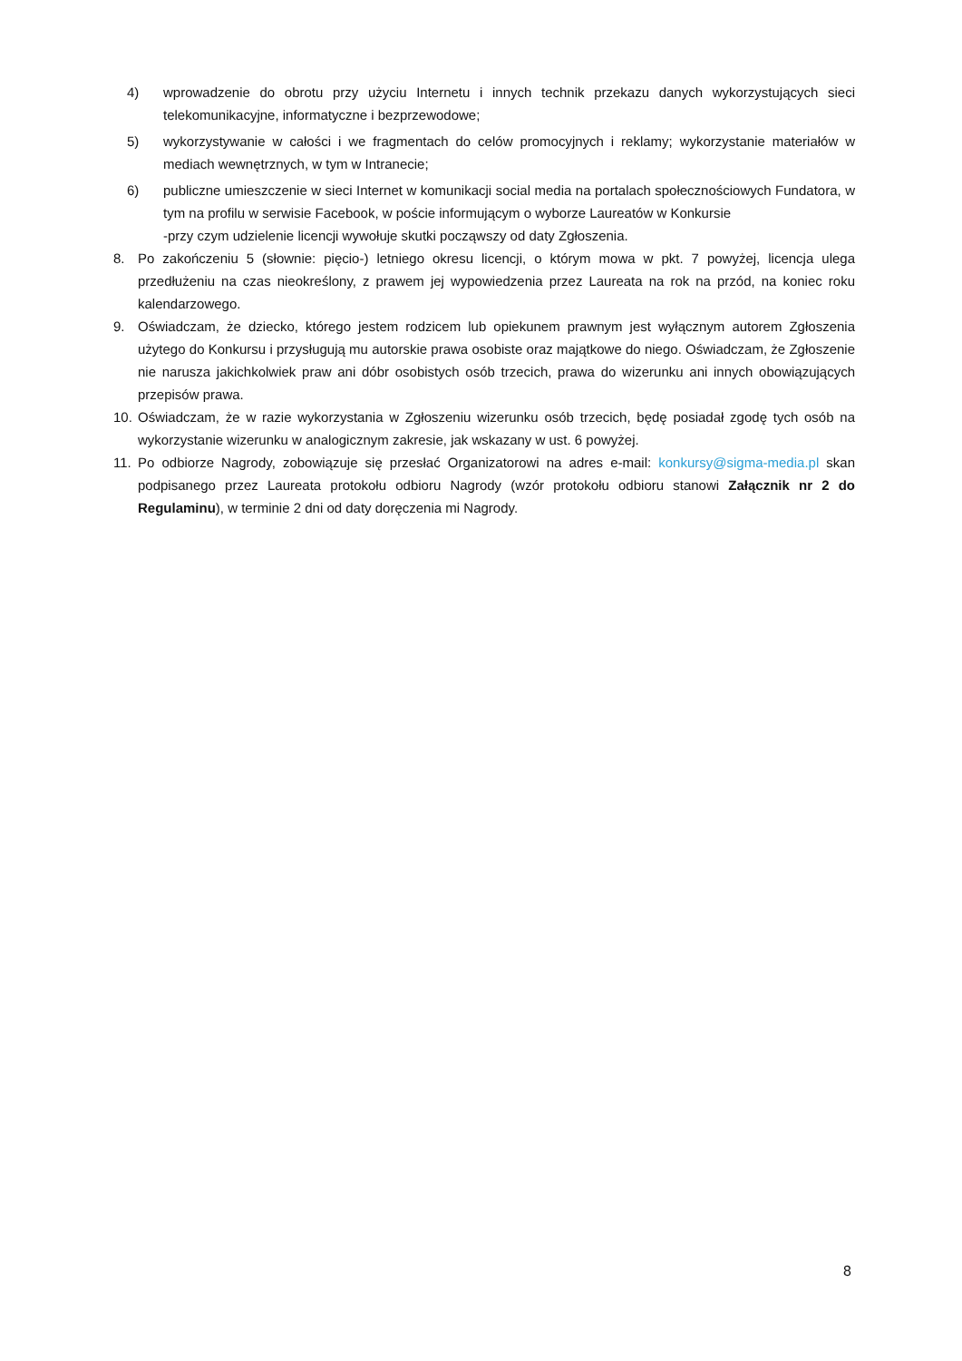4) wprowadzenie do obrotu przy użyciu Internetu i innych technik przekazu danych wykorzystujących sieci telekomunikacyjne, informatyczne i bezprzewodowe;
5) wykorzystywanie w całości i we fragmentach do celów promocyjnych i reklamy; wykorzystanie materiałów w mediach wewnętrznych, w tym w Intranecie;
6) publiczne umieszczenie w sieci Internet w komunikacji social media na portalach społecznościowych Fundatora, w tym na profilu w serwisie Facebook, w poście informującym o wyborze Laureatów w Konkursie
-przy czym udzielenie licencji wywołuje skutki począwszy od daty Zgłoszenia.
8. Po zakończeniu 5 (słownie: pięcio-) letniego okresu licencji, o którym mowa w pkt. 7 powyżej, licencja ulega przedłużeniu na czas nieokreślony, z prawem jej wypowiedzenia przez Laureata na rok na przód, na koniec roku kalendarzowego.
9. Oświadczam, że dziecko, którego jestem rodzicem lub opiekunem prawnym jest wyłącznym autorem Zgłoszenia użytego do Konkursu i przysługują mu autorskie prawa osobiste oraz majątkowe do niego. Oświadczam, że Zgłoszenie nie narusza jakichkolwiek praw ani dóbr osobistych osób trzecich, prawa do wizerunku ani innych obowiązujących przepisów prawa.
10. Oświadczam, że w razie wykorzystania w Zgłoszeniu wizerunku osób trzecich, będę posiadał zgodę tych osób na wykorzystanie wizerunku w analogicznym zakresie, jak wskazany w ust. 6 powyżej.
11. Po odbiorze Nagrody, zobowiązuje się przesłać Organizatorowi na adres e-mail: konkursy@sigma-media.pl skan podpisanego przez Laureata protokołu odbioru Nagrody (wzór protokołu odbioru stanowi Załącznik nr 2 do Regulaminu), w terminie 2 dni od daty doręczenia mi Nagrody.
8